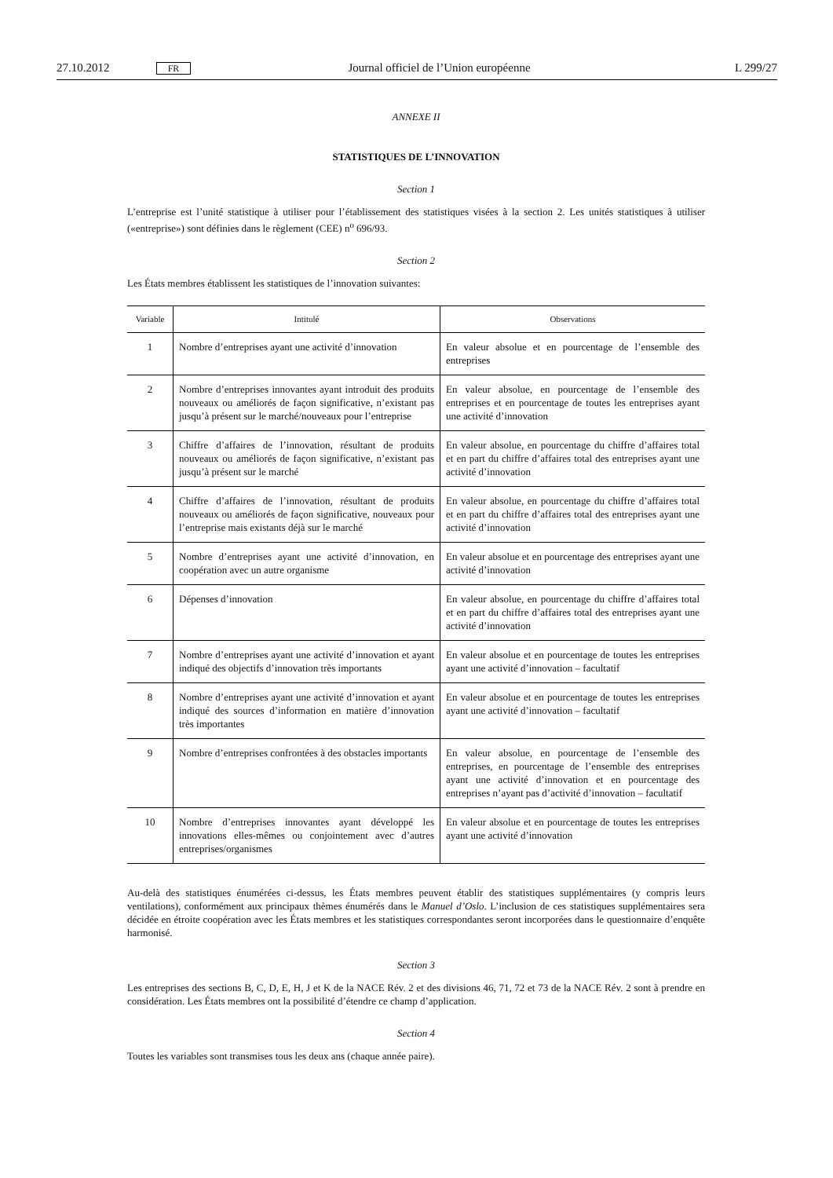27.10.2012 FR Journal officiel de l’Union européenne L 299/27
ANNEXE II
STATISTIQUES DE L’INNOVATION
Section 1
L’entreprise est l’unité statistique à utiliser pour l’établissement des statistiques visées à la section 2. Les unités statistiques à utiliser («entreprise») sont définies dans le règlement (CEE) n<sup>o</sup> 696/93.
Section 2
Les États membres établissent les statistiques de l’innovation suivantes:
| Variable | Intitulé | Observations |
| --- | --- | --- |
| 1 | Nombre d’entreprises ayant une activité d’innovation | En valeur absolue et en pourcentage de l’ensemble des entreprises |
| 2 | Nombre d’entreprises innovantes ayant introduit des produits nouveaux ou améliorés de façon significative, n’existant pas jusqu’à présent sur le marché/nouveaux pour l’entreprise | En valeur absolue, en pourcentage de l’ensemble des entreprises et en pourcentage de toutes les entreprises ayant une activité d’innovation |
| 3 | Chiffre d’affaires de l’innovation, résultant de produits nouveaux ou améliorés de façon significative, n’existant pas jusqu’à présent sur le marché | En valeur absolue, en pourcentage du chiffre d’affaires total et en part du chiffre d’affaires total des entreprises ayant une activité d’innovation |
| 4 | Chiffre d’affaires de l’innovation, résultant de produits nouveaux ou améliorés de façon significative, nouveaux pour l’entreprise mais existants déjà sur le marché | En valeur absolue, en pourcentage du chiffre d’affaires total et en part du chiffre d’affaires total des entreprises ayant une activité d’innovation |
| 5 | Nombre d’entreprises ayant une activité d’innovation, en coopération avec un autre organisme | En valeur absolue et en pourcentage des entreprises ayant une activité d’innovation |
| 6 | Dépenses d’innovation | En valeur absolue, en pourcentage du chiffre d’affaires total et en part du chiffre d’affaires total des entreprises ayant une activité d’innovation |
| 7 | Nombre d’entreprises ayant une activité d’innovation et ayant indiqué des objectifs d’innovation très importants | En valeur absolue et en pourcentage de toutes les entreprises ayant une activité d’innovation – facultatif |
| 8 | Nombre d’entreprises ayant une activité d’innovation et ayant indiqué des sources d’information en matière d’innovation très importantes | En valeur absolue et en pourcentage de toutes les entreprises ayant une activité d’innovation – facultatif |
| 9 | Nombre d’entreprises confrontées à des obstacles importants | En valeur absolue, en pourcentage de l’ensemble des entreprises, en pourcentage de l’ensemble des entreprises ayant une activité d’innovation et en pourcentage des entreprises n’ayant pas d’activité d’innovation – facultatif |
| 10 | Nombre d’entreprises innovantes ayant développé les innovations elles-mêmes ou conjointement avec d’autres entreprises/organismes | En valeur absolue et en pourcentage de toutes les entreprises ayant une activité d’innovation |
Au-delà des statistiques énumérées ci-dessus, les États membres peuvent établir des statistiques supplémentaires (y compris leurs ventilations), conformément aux principaux thèmes énumérés dans le Manuel d’Oslo. L’inclusion de ces statistiques supplémentaires sera décidée en étroite coopération avec les États membres et les statistiques correspondantes seront incorporées dans le questionnaire d’enquête harmonisé.
Section 3
Les entreprises des sections B, C, D, E, H, J et K de la NACE Rév. 2 et des divisions 46, 71, 72 et 73 de la NACE Rév. 2 sont à prendre en considération. Les États membres ont la possibilité d’étendre ce champ d’application.
Section 4
Toutes les variables sont transmises tous les deux ans (chaque année paire).